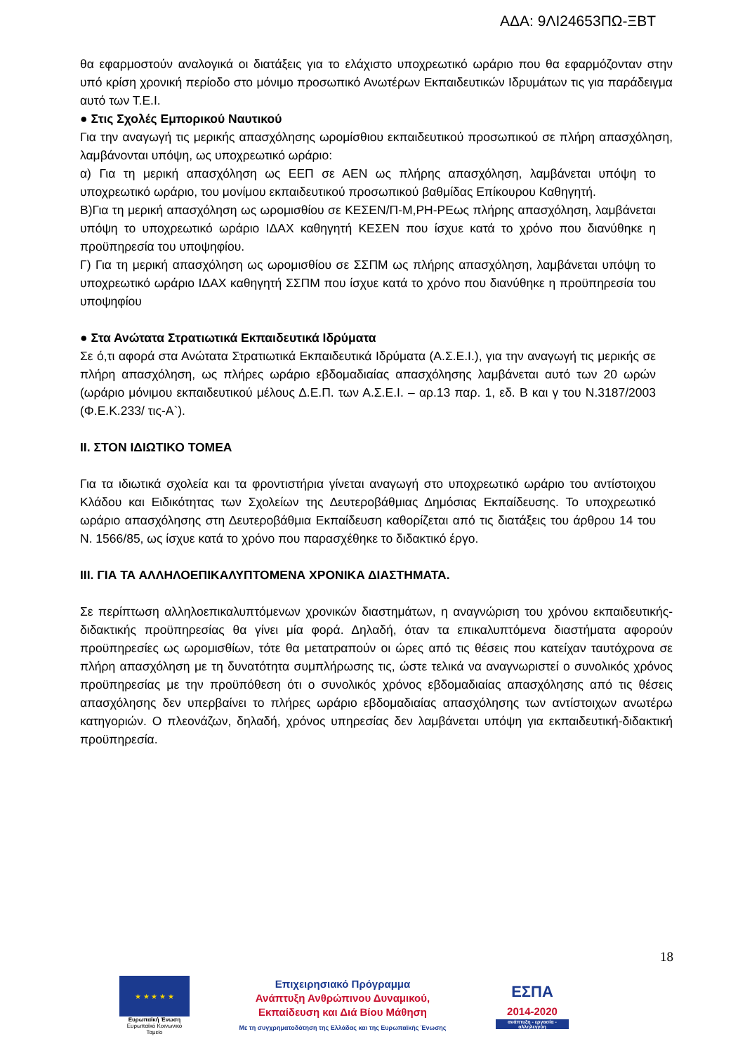ΑΔΑ: 9ΛΙ24653ΠΩ-ΞΒΤ
θα εφαρμοστούν αναλογικά οι διατάξεις για το ελάχιστο υποχρεωτικό ωράριο που θα εφαρμόζονταν στην υπό κρίση χρονική περίοδο στο μόνιμο προσωπικό Ανωτέρων Εκπαιδευτικών Ιδρυμάτων τις για παράδειγμα αυτό των Τ.Ε.Ι.
● Στις Σχολές Εμπορικού Ναυτικού
Για την αναγωγή τις μερικής απασχόλησης ωρομίσθιου εκπαιδευτικού προσωπικού σε πλήρη απασχόληση, λαμβάνονται υπόψη, ως υποχρεωτικό ωράριο:
α) Για τη μερική απασχόληση ως ΕΕΠ σε ΑΕΝ ως πλήρης απασχόληση, λαμβάνεται υπόψη το υποχρεωτικό ωράριο, του μονίμου εκπαιδευτικού προσωπικού βαθμίδας Επίκουρου Καθηγητή.
Β)Για τη μερική απασχόληση ως ωρομισθίου σε ΚΕΣΕΝ/Π-Μ,ΡΗ-ΡΕως πλήρης απασχόληση, λαμβάνεται υπόψη το υποχρεωτικό ωράριο ΙΔΑΧ καθηγητή ΚΕΣΕΝ που ίσχυε κατά το χρόνο που διανύθηκε η προϋπηρεσία του υποψηφίου.
Γ) Για τη μερική απασχόληση ως ωρομισθίου σε ΣΣΠΜ ως πλήρης απασχόληση, λαμβάνεται υπόψη το υποχρεωτικό ωράριο ΙΔΑΧ καθηγητή ΣΣΠΜ που ίσχυε κατά το χρόνο που διανύθηκε η προϋπηρεσία του υποψηφίου
● Στα Ανώτατα Στρατιωτικά Εκπαιδευτικά Ιδρύματα
Σε ό,τι αφορά στα Ανώτατα Στρατιωτικά Εκπαιδευτικά Ιδρύματα (Α.Σ.Ε.Ι.), για την αναγωγή τις μερικής σε πλήρη απασχόληση, ως πλήρες ωράριο εβδομαδιαίας απασχόλησης λαμβάνεται αυτό των 20 ωρών (ωράριο μόνιμου εκπαιδευτικού μέλους Δ.Ε.Π. των Α.Σ.Ε.Ι. – αρ.13 παρ. 1, εδ. Β και γ του Ν.3187/2003 (Φ.Ε.Κ.233/ τις-Α`).
II. ΣΤΟΝ ΙΔΙΩΤΙΚΟ ΤΟΜΕΑ
Για τα ιδιωτικά σχολεία και τα φροντιστήρια γίνεται αναγωγή στο υποχρεωτικό ωράριο του αντίστοιχου Κλάδου και Ειδικότητας των Σχολείων της Δευτεροβάθμιας Δημόσιας Εκπαίδευσης. Το υποχρεωτικό ωράριο απασχόλησης στη Δευτεροβάθμια Εκπαίδευση καθορίζεται από τις διατάξεις του άρθρου 14 του Ν. 1566/85, ως ίσχυε κατά το χρόνο που παρασχέθηκε το διδακτικό έργο.
III. ΓΙΑ ΤΑ ΑΛΛΗΛΟΕΠΙΚΑΛΥΠΤΟΜΕΝΑ ΧΡΟΝΙΚΑ ΔΙΑΣΤΗΜΑΤΑ.
Σε περίπτωση αλληλοεπικαλυπτόμενων χρονικών διαστημάτων, η αναγνώριση του χρόνου εκπαιδευτικής-διδακτικής προϋπηρεσίας θα γίνει μία φορά. Δηλαδή, όταν τα επικαλυπτόμενα διαστήματα αφορούν προϋπηρεσίες ως ωρομισθίων, τότε θα μετατραπούν οι ώρες από τις θέσεις που κατείχαν ταυτόχρονα σε πλήρη απασχόληση με τη δυνατότητα συμπλήρωσης τις, ώστε τελικά να αναγνωριστεί ο συνολικός χρόνος προϋπηρεσίας με την προϋπόθεση ότι ο συνολικός χρόνος εβδομαδιαίας απασχόλησης από τις θέσεις απασχόλησης δεν υπερβαίνει το πλήρες ωράριο εβδομαδιαίας απασχόλησης των αντίστοιχων ανωτέρω κατηγοριών. Ο πλεονάζων, δηλαδή, χρόνος υπηρεσίας δεν λαμβάνεται υπόψη για εκπαιδευτική-διδακτική προϋπηρεσία.
18
★ ★ ★ ★ ★
Ευρωπαϊκή Ένωση
Ευρωπαϊκό Κοινωνικό Ταμείο
Επιχειρησιακό Πρόγραμμα
Ανάπτυξη Ανθρώπινου Δυναμικού,
Εκπαίδευση και Διά Βίου Μάθηση
Με τη συγχρηματοδότηση της Ελλάδας και της Ευρωπαϊκής Ένωσης
ΕΣΠΑ
2014-2020
ανάπτυξη - εργασία - αλληλεγγύη